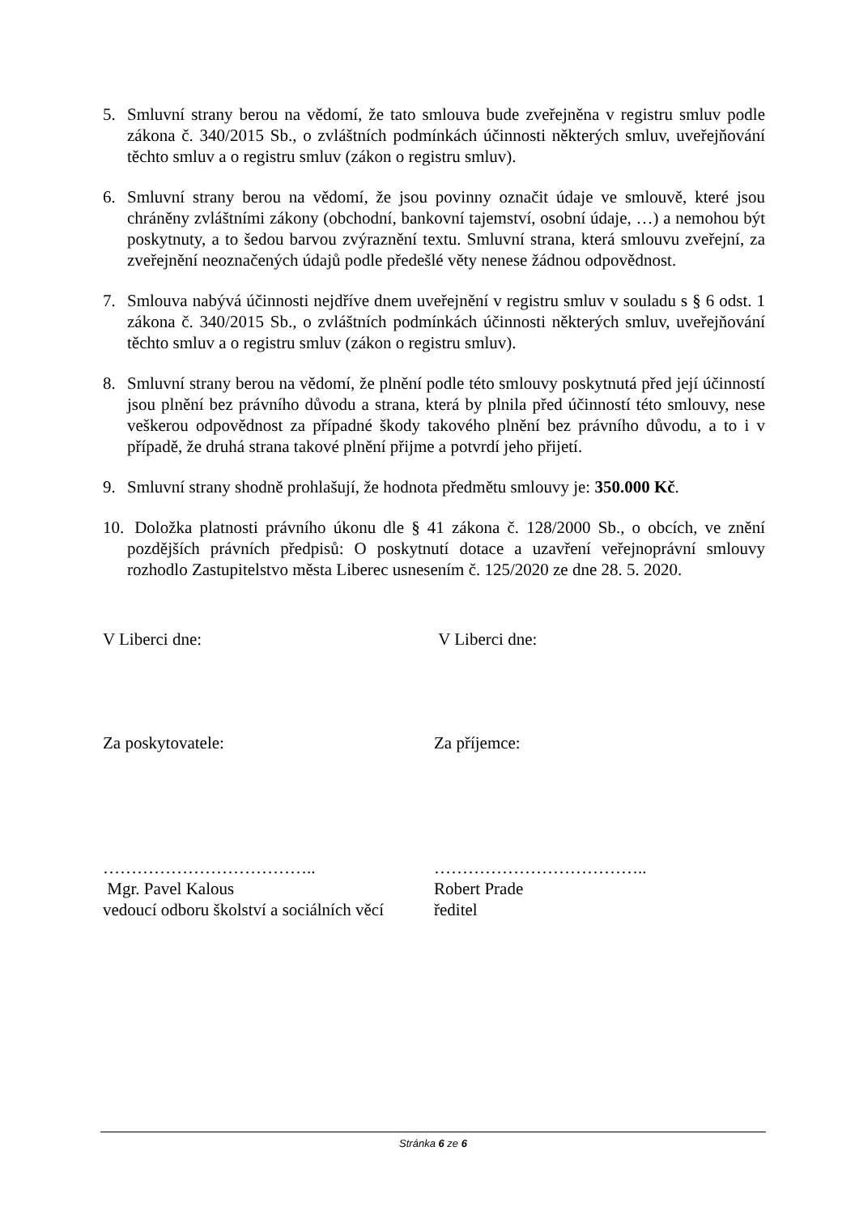5. Smluvní strany berou na vědomí, že tato smlouva bude zveřejněna v registru smluv podle zákona č. 340/2015 Sb., o zvláštních podmínkách účinnosti některých smluv, uveřejňování těchto smluv a o registru smluv (zákon o registru smluv).
6. Smluvní strany berou na vědomí, že jsou povinny označit údaje ve smlouvě, které jsou chráněny zvláštními zákony (obchodní, bankovní tajemství, osobní údaje, …) a nemohou být poskytnuty, a to šedou barvou zvýraznění textu. Smluvní strana, která smlouvu zveřejní, za zveřejnění neoznačených údajů podle předešlé věty nenese žádnou odpovědnost.
7. Smlouva nabývá účinnosti nejdříve dnem uveřejnění v registru smluv v souladu s § 6 odst. 1 zákona č. 340/2015 Sb., o zvláštních podmínkách účinnosti některých smluv, uveřejňování těchto smluv a o registru smluv (zákon o registru smluv).
8. Smluvní strany berou na vědomí, že plnění podle této smlouvy poskytnutá před její účinností jsou plnění bez právního důvodu a strana, která by plnila před účinností této smlouvy, nese veškerou odpovědnost za případné škody takového plnění bez právního důvodu, a to i v případě, že druhá strana takové plnění přijme a potvrdí jeho přijetí.
9. Smluvní strany shodně prohlašují, že hodnota předmětu smlouvy je: 350.000 Kč.
10. Doložka platnosti právního úkonu dle § 41 zákona č. 128/2000 Sb., o obcích, ve znění pozdějších právních předpisů: O poskytnutí dotace a uzavření veřejnoprávní smlouvy rozhodlo Zastupitelstvo města Liberec usnesením č. 125/2020 ze dne 28. 5. 2020.
V Liberci dne: V Liberci dne:
Za poskytovatele: Za příjemce:
………………………………..
Mgr. Pavel Kalous
vedoucí odboru školství a sociálních věcí
………………………………..
Robert Prade
ředitel
Stránka 6 ze 6